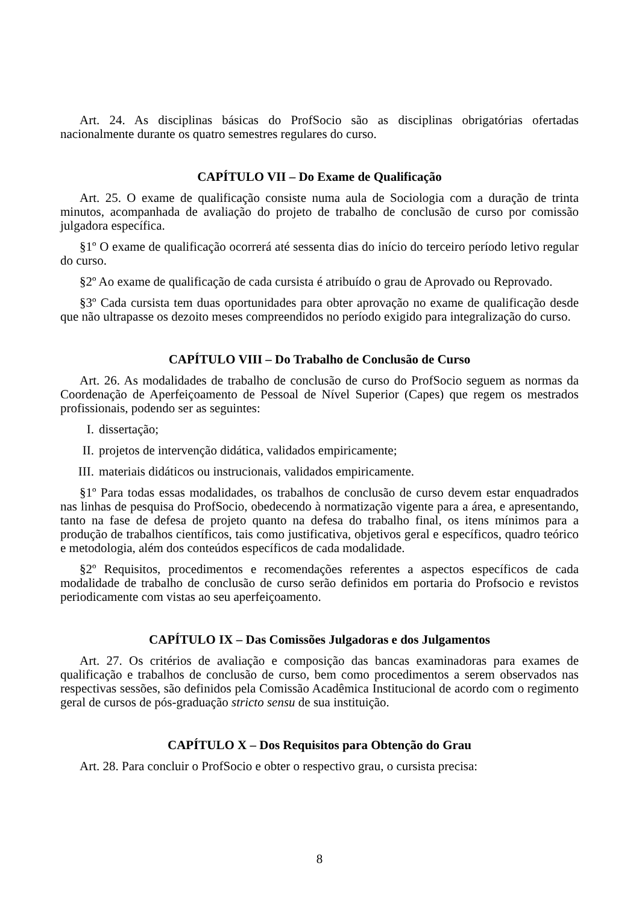Art. 24. As disciplinas básicas do ProfSocio são as disciplinas obrigatórias ofertadas nacionalmente durante os quatro semestres regulares do curso.
CAPÍTULO VII – Do Exame de Qualificação
Art. 25. O exame de qualificação consiste numa aula de Sociologia com a duração de trinta minutos, acompanhada de avaliação do projeto de trabalho de conclusão de curso por comissão julgadora específica.
§1º O exame de qualificação ocorrerá até sessenta dias do início do terceiro período letivo regular do curso.
§2º Ao exame de qualificação de cada cursista é atribuído o grau de Aprovado ou Reprovado.
§3º Cada cursista tem duas oportunidades para obter aprovação no exame de qualificação desde que não ultrapasse os dezoito meses compreendidos no período exigido para integralização do curso.
CAPÍTULO VIII – Do Trabalho de Conclusão de Curso
Art. 26. As modalidades de trabalho de conclusão de curso do ProfSocio seguem as normas da Coordenação de Aperfeiçoamento de Pessoal de Nível Superior (Capes) que regem os mestrados profissionais, podendo ser as seguintes:
I. dissertação;
II. projetos de intervenção didática, validados empiricamente;
III. materiais didáticos ou instrucionais, validados empiricamente.
§1º Para todas essas modalidades, os trabalhos de conclusão de curso devem estar enquadrados nas linhas de pesquisa do ProfSocio, obedecendo à normatização vigente para a área, e apresentando, tanto na fase de defesa de projeto quanto na defesa do trabalho final, os itens mínimos para a produção de trabalhos científicos, tais como justificativa, objetivos geral e específicos, quadro teórico e metodologia, além dos conteúdos específicos de cada modalidade.
§2º Requisitos, procedimentos e recomendações referentes a aspectos específicos de cada modalidade de trabalho de conclusão de curso serão definidos em portaria do Profsocio e revistos periodicamente com vistas ao seu aperfeiçoamento.
CAPÍTULO IX – Das Comissões Julgadoras e dos Julgamentos
Art. 27. Os critérios de avaliação e composição das bancas examinadoras para exames de qualificação e trabalhos de conclusão de curso, bem como procedimentos a serem observados nas respectivas sessões, são definidos pela Comissão Acadêmica Institucional de acordo com o regimento geral de cursos de pós-graduação stricto sensu de sua instituição.
CAPÍTULO X – Dos Requisitos para Obtenção do Grau
Art. 28. Para concluir o ProfSocio e obter o respectivo grau, o cursista precisa:
8